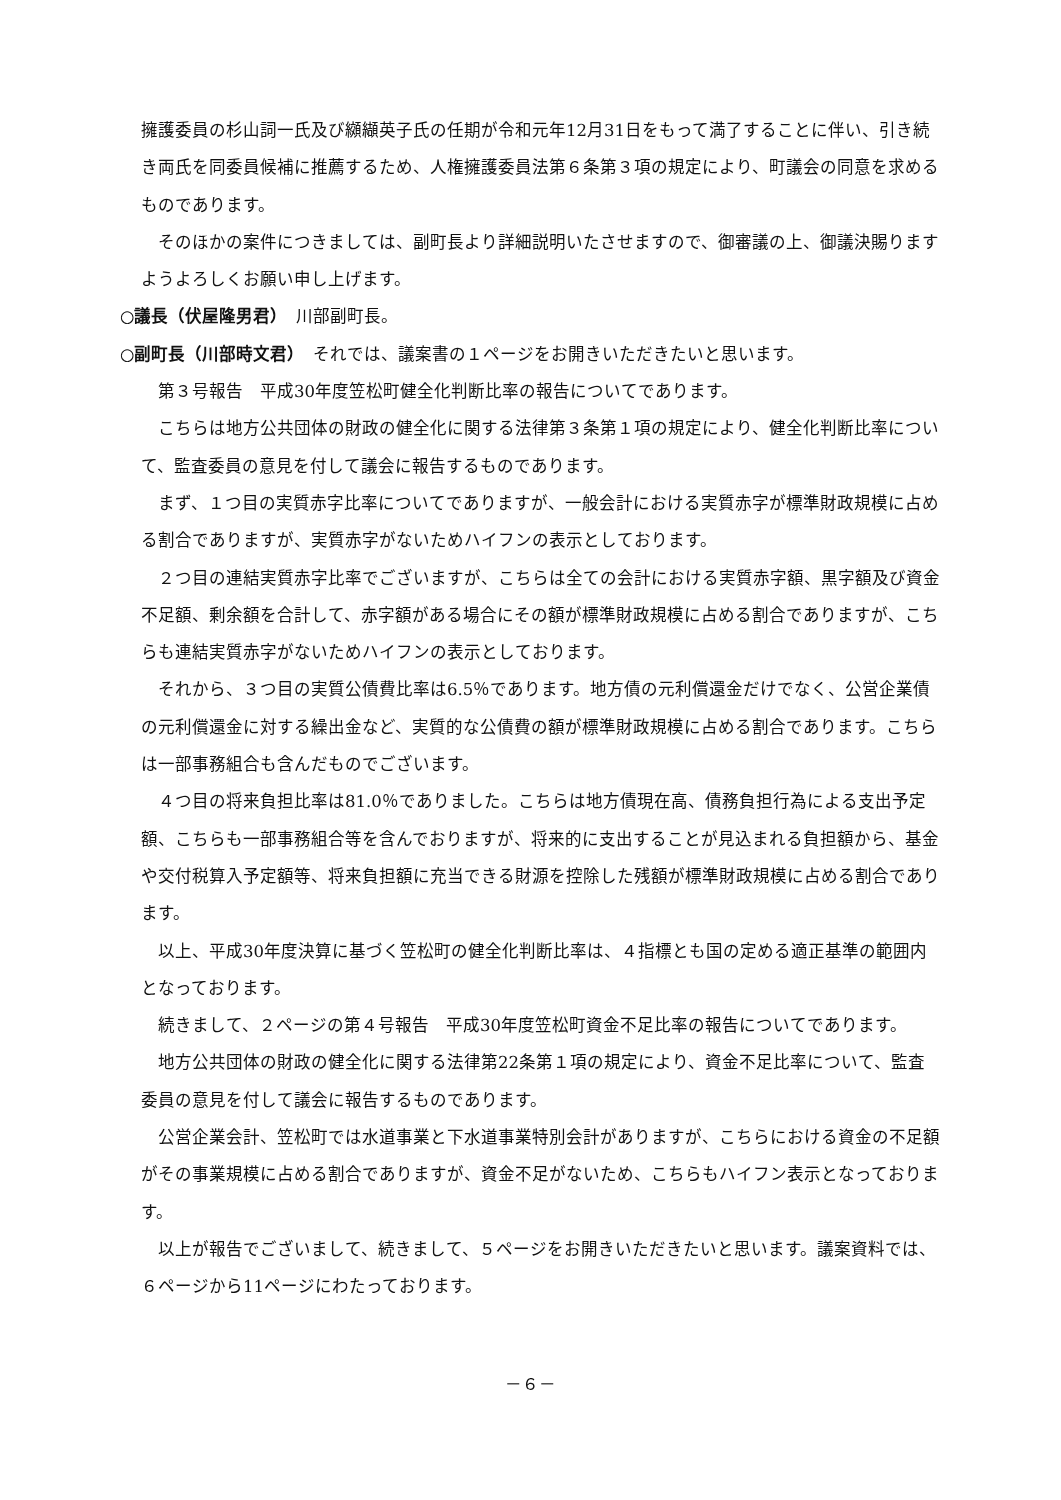擁護委員の杉山詞一氏及び纐纈英子氏の任期が令和元年12月31日をもって満了することに伴い、引き続き両氏を同委員候補に推薦するため、人権擁護委員法第６条第３項の規定により、町議会の同意を求めるものであります。
そのほかの案件につきましては、副町長より詳細説明いたさせますので、御審議の上、御議決賜りますようよろしくお願い申し上げます。
○議長（伏屋隆男君）　川部副町長。
○副町長（川部時文君）　それでは、議案書の１ページをお開きいただきたいと思います。
第３号報告　平成30年度笠松町健全化判断比率の報告についてであります。
こちらは地方公共団体の財政の健全化に関する法律第３条第１項の規定により、健全化判断比率について、監査委員の意見を付して議会に報告するものであります。
まず、１つ目の実質赤字比率についてでありますが、一般会計における実質赤字が標準財政規模に占める割合でありますが、実質赤字がないためハイフンの表示としております。
２つ目の連結実質赤字比率でございますが、こちらは全ての会計における実質赤字額、黒字額及び資金不足額、剰余額を合計して、赤字額がある場合にその額が標準財政規模に占める割合でありますが、こちらも連結実質赤字がないためハイフンの表示としております。
それから、３つ目の実質公債費比率は6.5％であります。地方債の元利償還金だけでなく、公営企業債の元利償還金に対する繰出金など、実質的な公債費の額が標準財政規模に占める割合であります。こちらは一部事務組合も含んだものでございます。
４つ目の将来負担比率は81.0％でありました。こちらは地方債現在高、債務負担行為による支出予定額、こちらも一部事務組合等を含んでおりますが、将来的に支出することが見込まれる負担額から、基金や交付税算入予定額等、将来負担額に充当できる財源を控除した残額が標準財政規模に占める割合であります。
以上、平成30年度決算に基づく笠松町の健全化判断比率は、４指標とも国の定める適正基準の範囲内となっております。
続きまして、２ページの第４号報告　平成30年度笠松町資金不足比率の報告についてであります。
地方公共団体の財政の健全化に関する法律第22条第１項の規定により、資金不足比率について、監査委員の意見を付して議会に報告するものであります。
公営企業会計、笠松町では水道事業と下水道事業特別会計がありますが、こちらにおける資金の不足額がその事業規模に占める割合でありますが、資金不足がないため、こちらもハイフン表示となっております。
以上が報告でございまして、続きまして、５ページをお開きいただきたいと思います。議案資料では、６ページから11ページにわたっております。
－６－